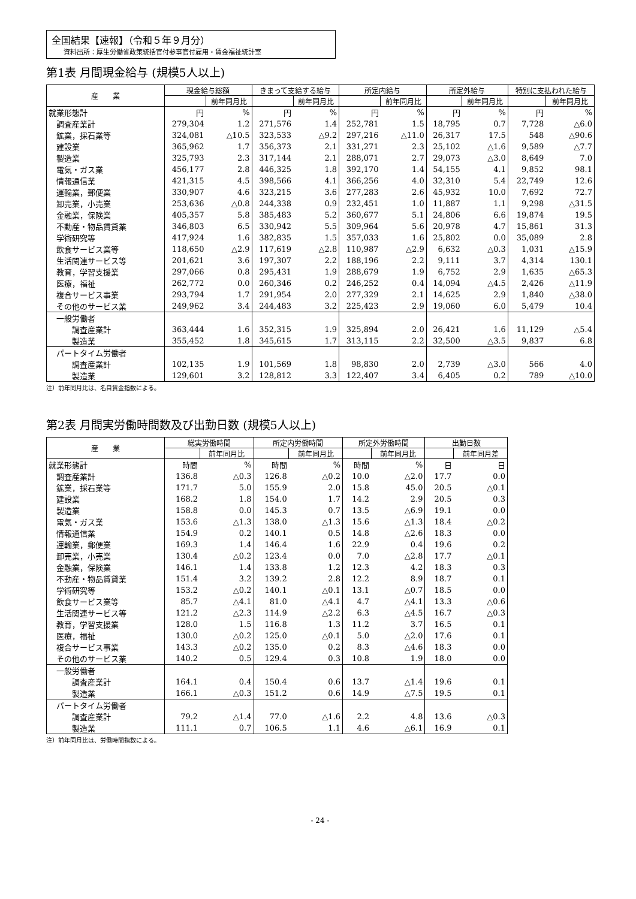全国結果【速報】（令和５年９月分）
資料出所：厚生労働省政策統括官付参事官付雇用・賃金福祉統計室
第1表 月間現金給与 (規模5人以上)
| 産 業 | 現金給与総額 | | きまって支給する給与 | | 所定内給与 | | 所定外給与 | | 特別に支払われた給与 | |
| --- | --- | --- | --- | --- | --- | --- | --- | --- | --- | --- |
| | | 前年同月比 | | 前年同月比 | | 前年同月比 | | 前年同月比 | | 前年同月比 |
| 就業形態計 | 円 | % | 円 | % | 円 | % | 円 | % | 円 | % |
| 調査産業計 | 279,304 | 1.2 | 271,576 | 1.4 | 252,781 | 1.5 | 18,795 | 0.7 | 7,728 | △6.0 |
| 鉱業，採石業等 | 324,081 | △10.5 | 323,533 | △9.2 | 297,216 | △11.0 | 26,317 | 17.5 | 548 | △90.6 |
| 建設業 | 365,962 | 1.7 | 356,373 | 2.1 | 331,271 | 2.3 | 25,102 | △1.6 | 9,589 | △7.7 |
| 製造業 | 325,793 | 2.3 | 317,144 | 2.1 | 288,071 | 2.7 | 29,073 | △3.0 | 8,649 | 7.0 |
| 電気・ガス業 | 456,177 | 2.8 | 446,325 | 1.8 | 392,170 | 1.4 | 54,155 | 4.1 | 9,852 | 98.1 |
| 情報通信業 | 421,315 | 4.5 | 398,566 | 4.1 | 366,256 | 4.0 | 32,310 | 5.4 | 22,749 | 12.6 |
| 運輸業，郵便業 | 330,907 | 4.6 | 323,215 | 3.6 | 277,283 | 2.6 | 45,932 | 10.0 | 7,692 | 72.7 |
| 卸売業，小売業 | 253,636 | △0.8 | 244,338 | 0.9 | 232,451 | 1.0 | 11,887 | 1.1 | 9,298 | △31.5 |
| 金融業，保険業 | 405,357 | 5.8 | 385,483 | 5.2 | 360,677 | 5.1 | 24,806 | 6.6 | 19,874 | 19.5 |
| 不動産・物品賃貸業 | 346,803 | 6.5 | 330,942 | 5.5 | 309,964 | 5.6 | 20,978 | 4.7 | 15,861 | 31.3 |
| 学術研究等 | 417,924 | 1.6 | 382,835 | 1.5 | 357,033 | 1.6 | 25,802 | 0.0 | 35,089 | 2.8 |
| 飲食サービス業等 | 118,650 | △2.9 | 117,619 | △2.8 | 110,987 | △2.9 | 6,632 | △0.3 | 1,031 | △15.9 |
| 生活関連サービス等 | 201,621 | 3.6 | 197,307 | 2.2 | 188,196 | 2.2 | 9,111 | 3.7 | 4,314 | 130.1 |
| 教育，学習支援業 | 297,066 | 0.8 | 295,431 | 1.9 | 288,679 | 1.9 | 6,752 | 2.9 | 1,635 | △65.3 |
| 医療，福祉 | 262,772 | 0.0 | 260,346 | 0.2 | 246,252 | 0.4 | 14,094 | △4.5 | 2,426 | △11.9 |
| 複合サービス事業 | 293,794 | 1.7 | 291,954 | 2.0 | 277,329 | 2.1 | 14,625 | 2.9 | 1,840 | △38.0 |
| その他のサービス業 | 249,962 | 3.4 | 244,483 | 3.2 | 225,423 | 2.9 | 19,060 | 6.0 | 5,479 | 10.4 |
| 一般労働者 | | | | | | | | | | |
| 調査産業計 | 363,444 | 1.6 | 352,315 | 1.9 | 325,894 | 2.0 | 26,421 | 1.6 | 11,129 | △5.4 |
| 製造業 | 355,452 | 1.8 | 345,615 | 1.7 | 313,115 | 2.2 | 32,500 | △3.5 | 9,837 | 6.8 |
| パートタイム労働者 | | | | | | | | | | |
| 調査産業計 | 102,135 | 1.9 | 101,569 | 1.8 | 98,830 | 2.0 | 2,739 | △3.0 | 566 | 4.0 |
| 製造業 | 129,601 | 3.2 | 128,812 | 3.3 | 122,407 | 3.4 | 6,405 | 0.2 | 789 | △10.0 |
注）前年同月比は、名目賃金指数による。
第2表 月間実労働時間数及び出勤日数 (規模5人以上)
| 産 業 | 総実労働時間 | | 所定内労働時間 | | 所定外労働時間 | | 出勤日数 | |
| --- | --- | --- | --- | --- | --- | --- | --- | --- |
| | | 前年同月比 | | 前年同月比 | | 前年同月比 | | 前年同月差 |
| 就業形態計 | 時間 | % | 時間 | % | 時間 | % | 日 | 日 |
| 調査産業計 | 136.8 | △0.3 | 126.8 | △0.2 | 10.0 | △2.0 | 17.7 | 0.0 |
| 鉱業，採石業等 | 171.7 | 5.0 | 155.9 | 2.0 | 15.8 | 45.0 | 20.5 | △0.1 |
| 建設業 | 168.2 | 1.8 | 154.0 | 1.7 | 14.2 | 2.9 | 20.5 | 0.3 |
| 製造業 | 158.8 | 0.0 | 145.3 | 0.7 | 13.5 | △6.9 | 19.1 | 0.0 |
| 電気・ガス業 | 153.6 | △1.3 | 138.0 | △1.3 | 15.6 | △1.3 | 18.4 | △0.2 |
| 情報通信業 | 154.9 | 0.2 | 140.1 | 0.5 | 14.8 | △2.6 | 18.3 | 0.0 |
| 運輸業，郵便業 | 169.3 | 1.4 | 146.4 | 1.6 | 22.9 | 0.4 | 19.6 | 0.2 |
| 卸売業，小売業 | 130.4 | △0.2 | 123.4 | 0.0 | 7.0 | △2.8 | 17.7 | △0.1 |
| 金融業，保険業 | 146.1 | 1.4 | 133.8 | 1.2 | 12.3 | 4.2 | 18.3 | 0.3 |
| 不動産・物品賃貸業 | 151.4 | 3.2 | 139.2 | 2.8 | 12.2 | 8.9 | 18.7 | 0.1 |
| 学術研究等 | 153.2 | △0.2 | 140.1 | △0.1 | 13.1 | △0.7 | 18.5 | 0.0 |
| 飲食サービス業等 | 85.7 | △4.1 | 81.0 | △4.1 | 4.7 | △4.1 | 13.3 | △0.6 |
| 生活関連サービス等 | 121.2 | △2.3 | 114.9 | △2.2 | 6.3 | △4.5 | 16.7 | △0.3 |
| 教育，学習支援業 | 128.0 | 1.5 | 116.8 | 1.3 | 11.2 | 3.7 | 16.5 | 0.1 |
| 医療，福祉 | 130.0 | △0.2 | 125.0 | △0.1 | 5.0 | △2.0 | 17.6 | 0.1 |
| 複合サービス事業 | 143.3 | △0.2 | 135.0 | 0.2 | 8.3 | △4.6 | 18.3 | 0.0 |
| その他のサービス業 | 140.2 | 0.5 | 129.4 | 0.3 | 10.8 | 1.9 | 18.0 | 0.0 |
| 一般労働者 | | | | | | | | |
| 調査産業計 | 164.1 | 0.4 | 150.4 | 0.6 | 13.7 | △1.4 | 19.6 | 0.1 |
| 製造業 | 166.1 | △0.3 | 151.2 | 0.6 | 14.9 | △7.5 | 19.5 | 0.1 |
| パートタイム労働者 | | | | | | | | |
| 調査産業計 | 79.2 | △1.4 | 77.0 | △1.6 | 2.2 | 4.8 | 13.6 | △0.3 |
| 製造業 | 111.1 | 0.7 | 106.5 | 1.1 | 4.6 | △6.1 | 16.9 | 0.1 |
注）前年同月比は、労働時間指数による。
- 24 -